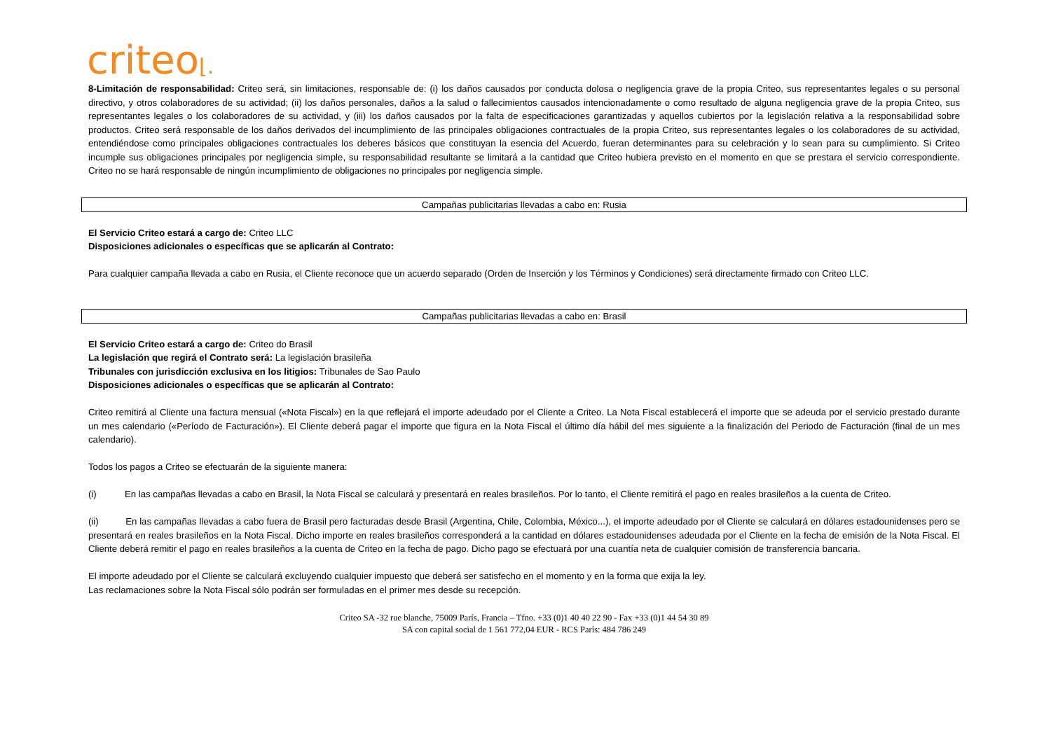criteo⌊.
8-Limitación de responsabilidad: Criteo será, sin limitaciones, responsable de: (i) los daños causados por conducta dolosa o negligencia grave de la propia Criteo, sus representantes legales o su personal directivo, y otros colaboradores de su actividad; (ii) los daños personales, daños a la salud o fallecimientos causados intencionadamente o como resultado de alguna negligencia grave de la propia Criteo, sus representantes legales o los colaboradores de su actividad, y (iii) los daños causados por la falta de especificaciones garantizadas y aquellos cubiertos por la legislación relativa a la responsabilidad sobre productos. Criteo será responsable de los daños derivados del incumplimiento de las principales obligaciones contractuales de la propia Criteo, sus representantes legales o los colaboradores de su actividad, entendiéndose como principales obligaciones contractuales los deberes básicos que constituyan la esencia del Acuerdo, fueran determinantes para su celebración y lo sean para su cumplimiento. Si Criteo incumple sus obligaciones principales por negligencia simple, su responsabilidad resultante se limitará a la cantidad que Criteo hubiera previsto en el momento en que se prestara el servicio correspondiente. Criteo no se hará responsable de ningún incumplimiento de obligaciones no principales por negligencia simple.
Campañas publicitarias llevadas a cabo en: Rusia
El Servicio Criteo estará a cargo de: Criteo LLC
Disposiciones adicionales o específicas que se aplicarán al Contrato:
Para cualquier campaña llevada a cabo en Rusia, el Cliente reconoce que un acuerdo separado (Orden de Inserción y los Términos y Condiciones) será directamente firmado con Criteo LLC.
Campañas publicitarias llevadas a cabo en: Brasil
El Servicio Criteo estará a cargo de: Criteo do Brasil
La legislación que regirá el Contrato será: La legislación brasileña
Tribunales con jurisdicción exclusiva en los litigios: Tribunales de Sao Paulo
Disposiciones adicionales o específicas que se aplicarán al Contrato:
Criteo remitirá al Cliente una factura mensual («Nota Fiscal») en la que reflejará el importe adeudado por el Cliente a Criteo. La Nota Fiscal establecerá el importe que se adeuda por el servicio prestado durante un mes calendario («Período de Facturación»). El Cliente deberá pagar el importe que figura en la Nota Fiscal el último día hábil del mes siguiente a la finalización del Periodo de Facturación (final de un mes calendario).
Todos los pagos a Criteo se efectuarán de la siguiente manera:
(i) En las campañas llevadas a cabo en Brasil, la Nota Fiscal se calculará y presentará en reales brasileños. Por lo tanto, el Cliente remitirá el pago en reales brasileños a la cuenta de Criteo.
(ii) En las campañas llevadas a cabo fuera de Brasil pero facturadas desde Brasil (Argentina, Chile, Colombia, México...), el importe adeudado por el Cliente se calculará en dólares estadounidenses pero se presentará en reales brasileños en la Nota Fiscal. Dicho importe en reales brasileños corresponderá a la cantidad en dólares estadounidenses adeudada por el Cliente en la fecha de emisión de la Nota Fiscal. El Cliente deberá remitir el pago en reales brasileños a la cuenta de Criteo en la fecha de pago. Dicho pago se efectuará por una cuantía neta de cualquier comisión de transferencia bancaria.
El importe adeudado por el Cliente se calculará excluyendo cualquier impuesto que deberá ser satisfecho en el momento y en la forma que exija la ley.
Las reclamaciones sobre la Nota Fiscal sólo podrán ser formuladas en el primer mes desde su recepción.
Criteo SA -32 rue blanche, 75009 París, Francia – Tfno. +33 (0)1 40 40 22 90 - Fax +33 (0)1 44 54 30 89
SA con capital social de 1 561 772,04 EUR - RCS París: 484 786 249